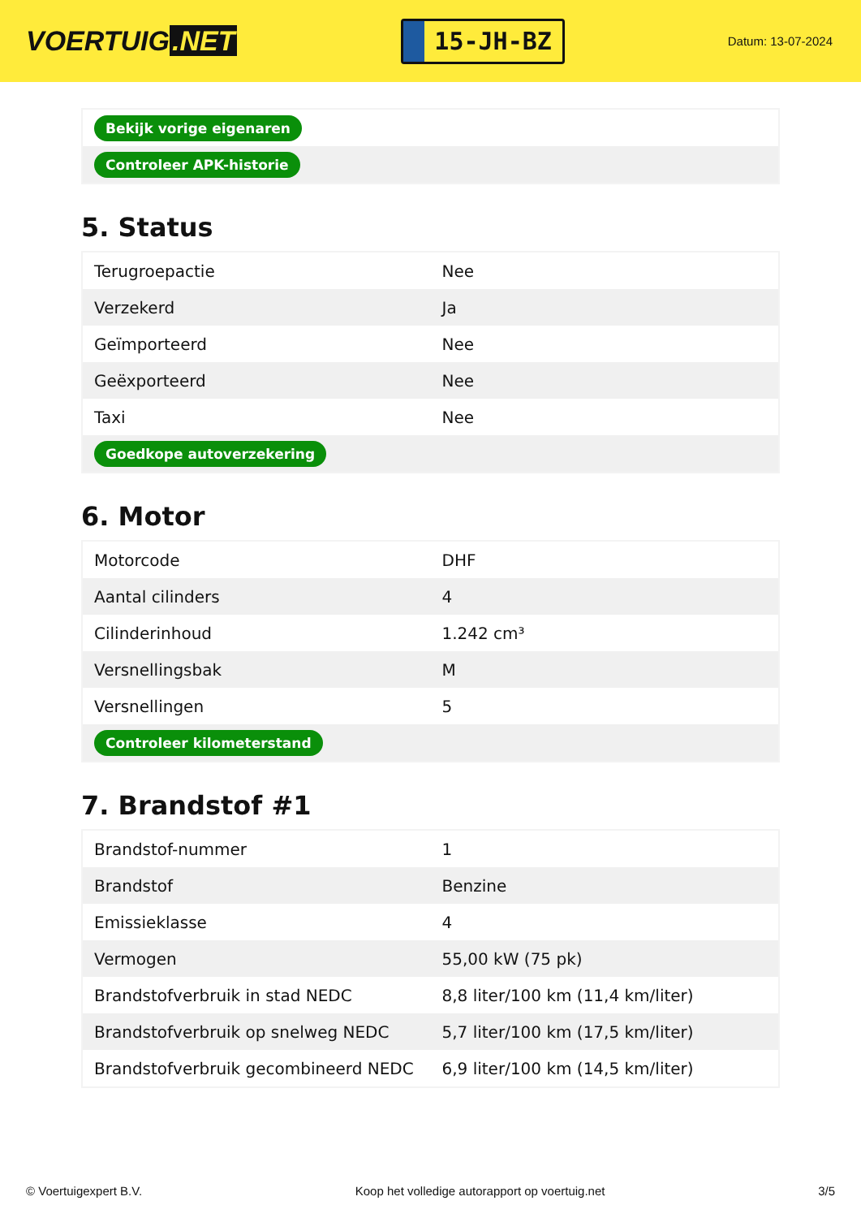VOERTUIG.NET
15-JH-BZ
Datum: 13-07-2024
| Bekijk vorige eigenaren |
| Controleer APK-historie |
5. Status
| Terugroepactie | Nee |
| Verzekerd | Ja |
| Geïmporteerd | Nee |
| Geëxporteerd | Nee |
| Taxi | Nee |
| Goedkope autoverzekering | |
6. Motor
| Motorcode | DHF |
| Aantal cilinders | 4 |
| Cilinderinhoud | 1.242 cm³ |
| Versnellingsbak | M |
| Versnellingen | 5 |
| Controleer kilometerstand | |
7. Brandstof #1
| Brandstof-nummer | 1 |
| Brandstof | Benzine |
| Emissieklasse | 4 |
| Vermogen | 55,00 kW (75 pk) |
| Brandstofverbruik in stad NEDC | 8,8 liter/100 km (11,4 km/liter) |
| Brandstofverbruik op snelweg NEDC | 5,7 liter/100 km (17,5 km/liter) |
| Brandstofverbruik gecombineerd NEDC | 6,9 liter/100 km (14,5 km/liter) |
© Voertuigexpert B.V. Koop het volledige autorapport op voertuig.net 3/5